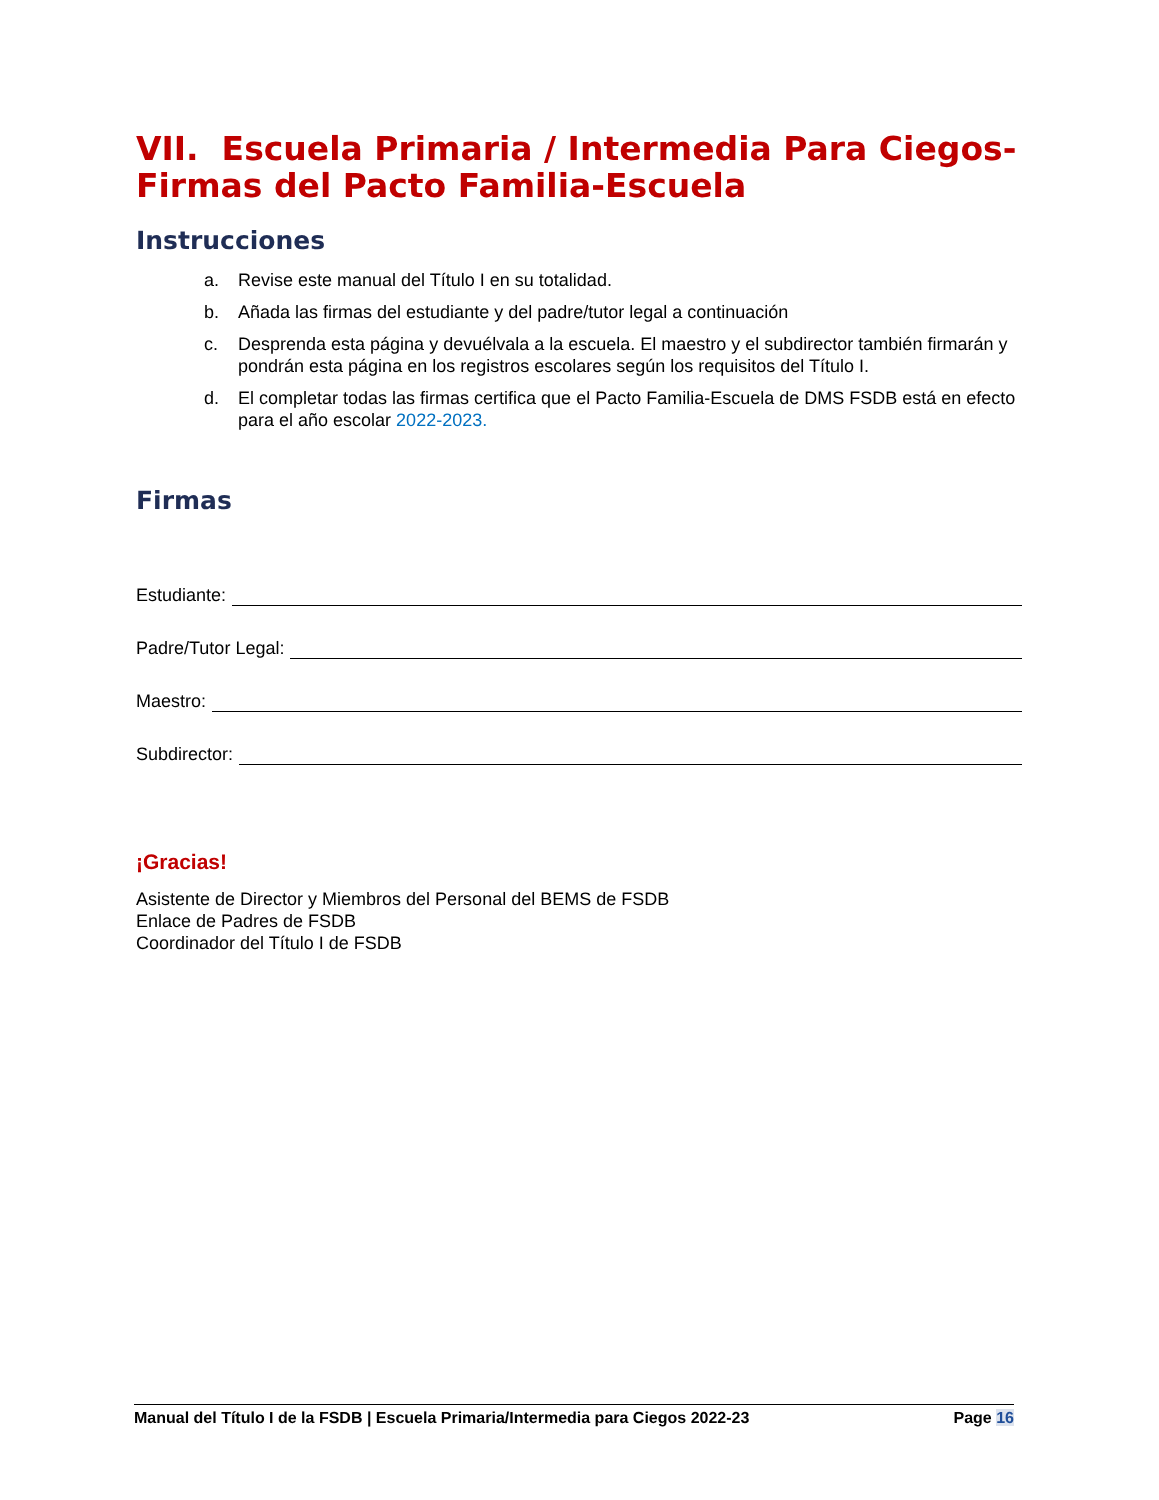VII. Escuela Primaria / Intermedia Para Ciegos-Firmas del Pacto Familia-Escuela
Instrucciones
a. Revise este manual del Título I en su totalidad.
b. Añada las firmas del estudiante y del padre/tutor legal a continuación
c. Desprenda esta página y devuélvala a la escuela. El maestro y el subdirector también firmarán y pondrán esta página en los registros escolares según los requisitos del Título I.
d. El completar todas las firmas certifica que el Pacto Familia-Escuela de DMS FSDB está en efecto para el año escolar 2022-2023.
Firmas
Estudiante:
Padre/Tutor Legal:
Maestro:
Subdirector:
¡Gracias!
Asistente de Director y Miembros del Personal del BEMS de FSDB
Enlace de Padres de FSDB
Coordinador del Título I de FSDB
Manual del Título I de la FSDB | Escuela Primaria/Intermedia para Ciegos 2022-23 Page 16